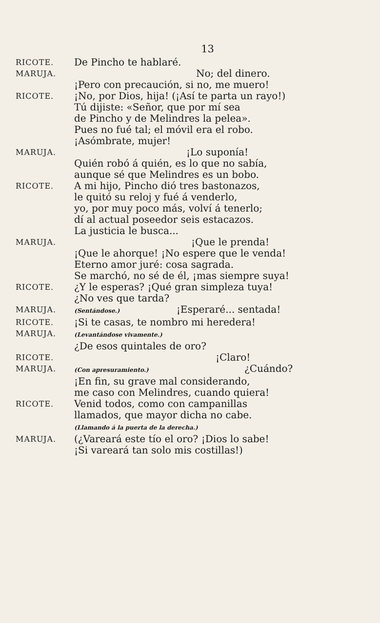13
RICOTE.
De Pincho te hablaré.
MARUJA.
No; del dinero.
¡Pero con precaución, si no, me muero!
RICOTE.
¡No, por Dios, hija! (¡Así te parta un rayo!)
Tú dijiste: «Señor, que por mí sea
de Pincho y de Melindres la pelea».
Pues no fué tal; el móvil era el robo.
¡Asómbrate, mujer!
MARUJA.
¡Lo suponía!
Quién robó á quién, es lo que no sabía,
aunque sé que Melindres es un bobo.
RICOTE.
A mi hijo, Pincho dió tres bastonazos,
le quitó su reloj y fué á venderlo,
yo, por muy poco más, volví á tenerlo;
dí al actual poseedor seis estacazos.
La justicia le busca...
MARUJA.
¡Que le prenda!
¡Que le ahorque! ¡No espere que le venda!
Eterno amor juré: cosa sagrada.
Se marchó, no sé de él, ¡mas siempre suya!
RICOTE.
¿Y le esperas? ¡Qué gran simpleza tuya!
¿No ves que tarda?
MARUJA.
(Sentándose.) ¡Esperaré... sentada!
RICOTE.
¡Si te casas, te nombro mi heredera!
MARUJA.
(Levantándose vivamente.)
¿De esos quintales de oro?
RICOTE.
¡Claro!
MARUJA.
(Con apresuramiento.) ¿Cuándo?
¡En fin, su grave mal considerando,
me caso con Melindres, cuando quiera!
RICOTE.
Venid todos, como con campanillas
llamados, que mayor dicha no cabe.
(Llamando á la puerta de la derecha.)
MARUJA.
(¿Vareará este tío el oro? ¡Dios lo sabe!
¡Si vareará tan solo mis costillas!)